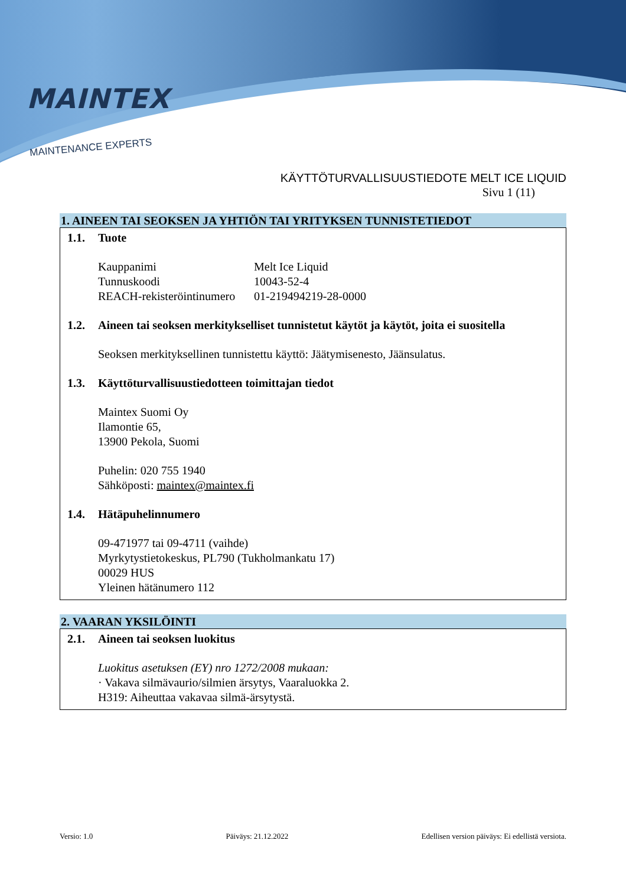MAINTEX
MAINTENANCE EXPERTS
KÄYTTÖTURVALLISUUSTIEDOTE MELT ICE LIQUID
Sivu 1 (11)
1. AINEEN TAI SEOKSEN JA YHTIÖN TAI YRITYKSEN TUNNISTETIEDOT
1.1. Tuote
Kauppanimi Melt Ice Liquid
Tunnuskoodi 10043-52-4
REACH-rekisteröintinumero 01-219494219-28-0000
1.2. Aineen tai seoksen merkitykselliset tunnistetut käytöt ja käytöt, joita ei suositella
Seoksen merkityksellinen tunnistettu käyttö: Jäätymisenesto, Jäänsulatus.
1.3. Käyttöturvallisuustiedotteen toimittajan tiedot
Maintex Suomi Oy
Ilamontie 65,
13900 Pekola, Suomi
Puhelin: 020 755 1940
Sähköposti: maintex@maintex.fi
1.4. Hätäpuhelinnumero
09-471977 tai 09-4711 (vaihde)
Myrkytystietokeskus, PL790 (Tukholmankatu 17)
00029 HUS
Yleinen hätänumero 112
2. VAARAN YKSILÖINTI
2.1. Aineen tai seoksen luokitus
Luokitus asetuksen (EY) nro 1272/2008 mukaan:
· Vakava silmävaurio/silmien ärsytys, Vaaraluokka 2.
H319: Aiheuttaa vakavaa silmä-ärsytystä.
Versio: 1.0 Päiväys: 21.12.2022 Edellisen version päiväys: Ei edellistä versiota.